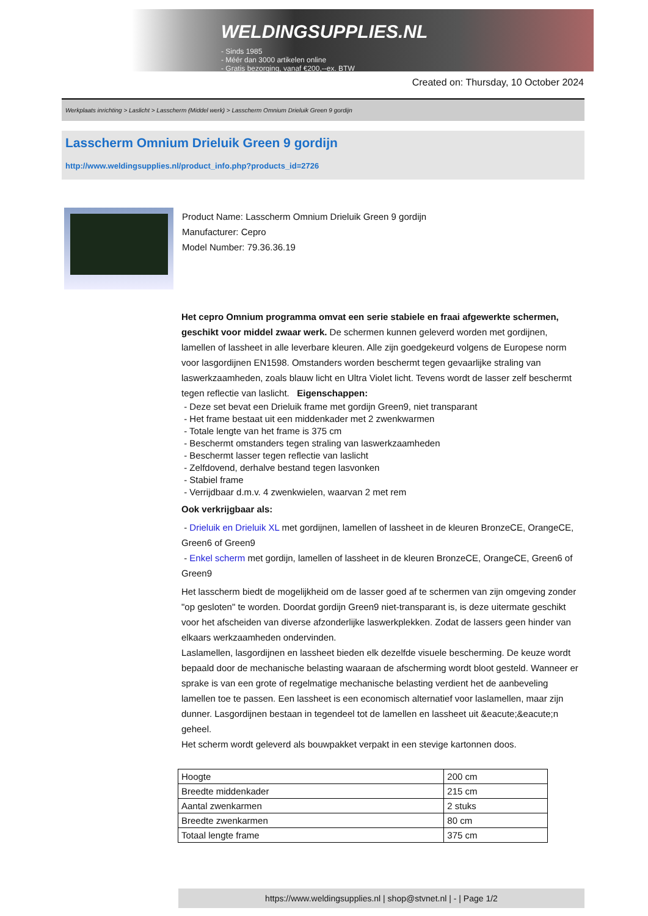WELDINGSUPPLIES.NL
- Sinds 1985
- Méér dan 3000 artikelen online
- Gratis bezorging, vanaf €200,--ex. BTW
Created on: Thursday, 10 October 2024
Werkplaats inrichting > Laslicht > Lasscherm (Middel werk) > Lasscherm Omnium Drieluik Green 9 gordijn
Lasscherm Omnium Drieluik Green 9 gordijn
http://www.weldingsupplies.nl/product_info.php?products_id=2726
Product Name: Lasscherm Omnium Drieluik Green 9 gordijn
Manufacturer: Cepro
Model Number: 79.36.36.19
Het cepro Omnium programma omvat een serie stabiele en fraai afgewerkte schermen, geschikt voor middel zwaar werk. De schermen kunnen geleverd worden met gordijnen, lamellen of lassheet in alle leverbare kleuren. Alle zijn goedgekeurd volgens de Europese norm voor lasgordijnen EN1598. Omstanders worden beschermt tegen gevaarlijke straling van laswerkzaamheden, zoals blauw licht en Ultra Violet licht. Tevens wordt de lasser zelf beschermt tegen reflectie van laslicht. Eigenschappen:
- Deze set bevat een Drieluik frame met gordijn Green9, niet transparant
- Het frame bestaat uit een middenkader met 2 zwenkwarmen
- Totale lengte van het frame is 375 cm
- Beschermt omstanders tegen straling van laswerkzaamheden
- Beschermt lasser tegen reflectie van laslicht
- Zelfdovend, derhalve bestand tegen lasvonken
- Stabiel frame
- Verrijdbaar d.m.v. 4 zwenkwielen, waarvan 2 met rem
Ook verkrijgbaar als:
- Drieluik en Drieluik XL met gordijnen, lamellen of lassheet in de kleuren BronzeCE, OrangeCE, Green6 of Green9
- Enkel scherm met gordijn, lamellen of lassheet in de kleuren BronzeCE, OrangeCE, Green6 of Green9
Het lasscherm biedt de mogelijkheid om de lasser goed af te schermen van zijn omgeving zonder "op gesloten" te worden. Doordat gordijn Green9 niet-transparant is, is deze uitermate geschikt voor het afscheiden van diverse afzonderlijke laswerkplekken. Zodat de lassers geen hinder van elkaars werkzaamheden ondervinden.
Laslamellen, lasgordijnen en lassheet bieden elk dezelfde visuele bescherming. De keuze wordt bepaald door de mechanische belasting waaraan de afscherming wordt bloot gesteld. Wanneer er sprake is van een grote of regelmatige mechanische belasting verdient het de aanbeveling lamellen toe te passen. Een lassheet is een economisch alternatief voor laslamellen, maar zijn dunner. Lasgordijnen bestaan in tegendeel tot de lamellen en lassheet uit &eacute;&eacute;n geheel.
Het scherm wordt geleverd als bouwpakket verpakt in een stevige kartonnen doos.
| Hoogte | 200 cm |
| Breedte middenkader | 215 cm |
| Aantal zwenkarmen | 2 stuks |
| Breedte zwenkarmen | 80 cm |
| Totaal lengte frame | 375 cm |
https://www.weldingsupplies.nl | shop@stvnet.nl | - | Page 1/2